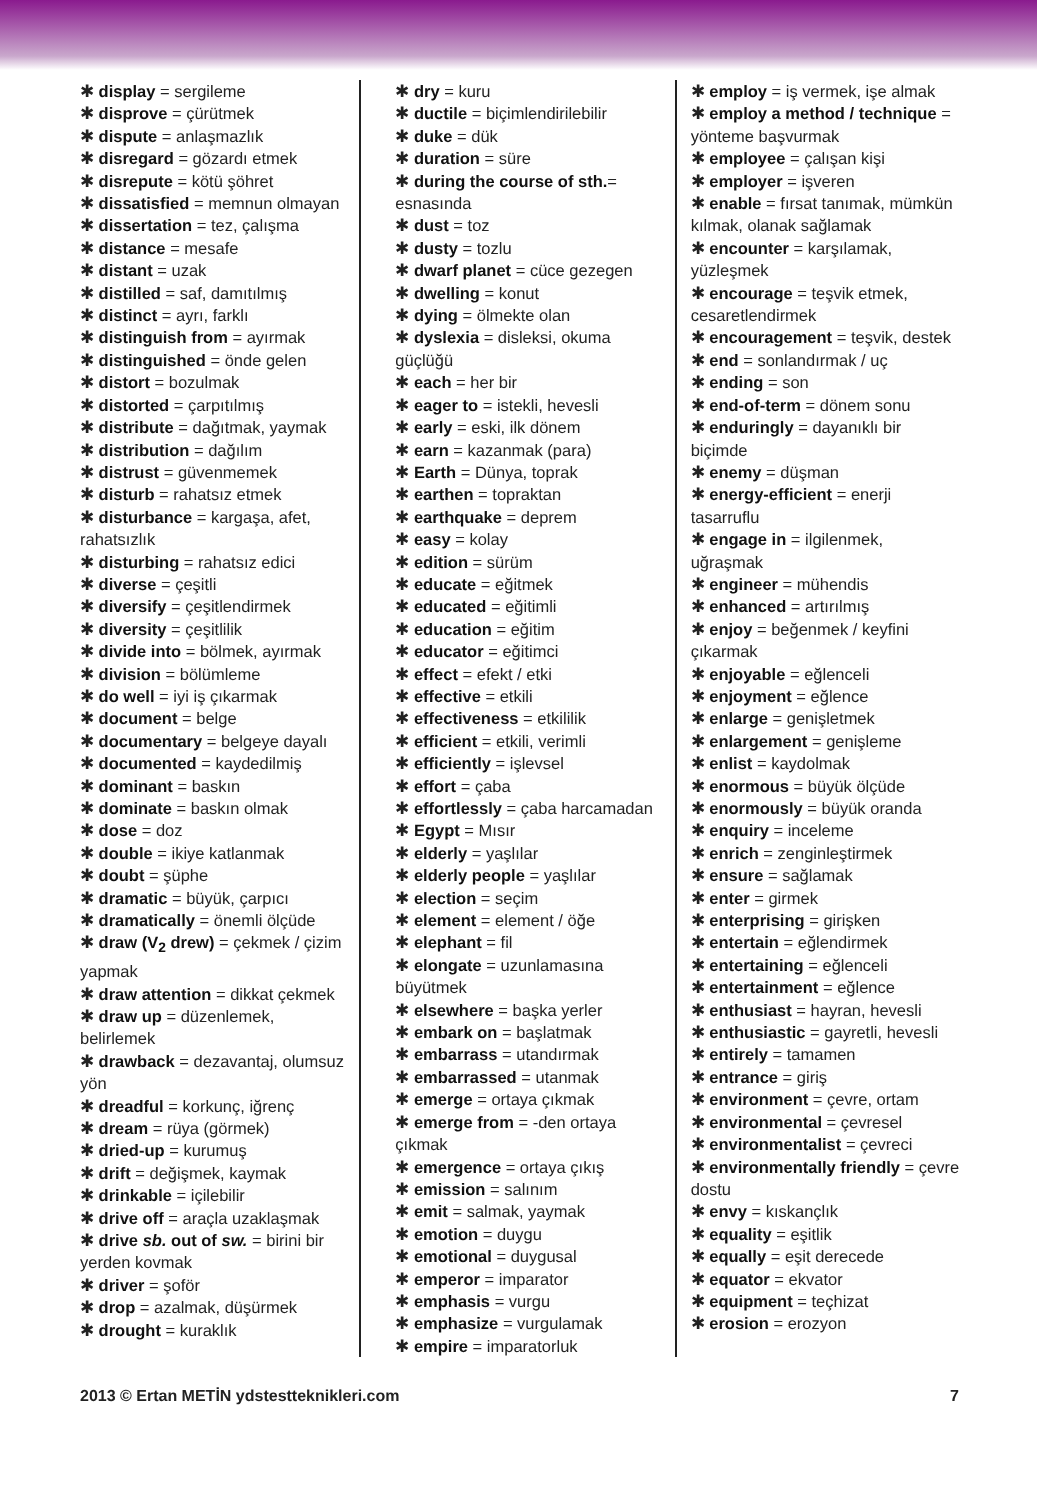✱ display = sergileme
✱ disprove = çürütmek
✱ dispute = anlaşmazlık
✱ disregard = gözardı etmek
✱ disrepute = kötü şöhret
✱ dissatisfied = memnun olmayan
✱ dissertation = tez, çalışma
✱ distance = mesafe
✱ distant = uzak
✱ distilled = saf, damıtılmış
✱ distinct = ayrı, farklı
✱ distinguish from = ayırmak
✱ distinguished = önde gelen
✱ distort = bozulmak
✱ distorted = çarpıtılmış
✱ distribute = dağıtmak, yaymak
✱ distribution = dağılım
✱ distrust = güvenmemek
✱ disturb = rahatsız etmek
✱ disturbance = kargaşa, afet, rahatsızlık
✱ disturbing = rahatsız edici
✱ diverse = çeşitli
✱ diversify = çeşitlendirmek
✱ diversity = çeşitlilik
✱ divide into = bölmek, ayırmak
✱ division = bölümleme
✱ do well = iyi iş çıkarmak
✱ document = belge
✱ documentary = belgeye dayalı
✱ documented = kaydedilmiş
✱ dominant = baskın
✱ dominate = baskın olmak
✱ dose = doz
✱ double = ikiye katlanmak
✱ doubt = şüphe
✱ dramatic = büyük, çarpıcı
✱ dramatically = önemli ölçüde
✱ draw (V<sub>2</sub> drew) = çekmek / çizim yapmak
✱ draw attention = dikkat çekmek
✱ draw up = düzenlemek, belirlemek
✱ drawback = dezavantaj, olumsuz yön
✱ dreadful = korkunç, iğrenç
✱ dream = rüya (görmek)
✱ dried-up = kurumuş
✱ drift = değişmek, kaymak
✱ drinkable = içilebilir
✱ drive off = araçla uzaklaşmak
✱ drive sb. out of sw. = birini bir yerden kovmak
✱ driver = şoför
✱ drop = azalmak, düşürmek
✱ drought = kuraklık
✱ dry = kuru
✱ ductile = biçimlendirilebilir
✱ duke = dük
✱ duration = süre
✱ during the course of sth.= esnasında
✱ dust = toz
✱ dusty = tozlu
✱ dwarf planet = cüce gezegen
✱ dwelling = konut
✱ dying = ölmekte olan
✱ dyslexia = disleksi, okuma güçlüğü
✱ each = her bir
✱ eager to = istekli, hevesli
✱ early = eski, ilk dönem
✱ earn = kazanmak (para)
✱ Earth = Dünya, toprak
✱ earthen = topraktan
✱ earthquake = deprem
✱ easy = kolay
✱ edition = sürüm
✱ educate = eğitmek
✱ educated = eğitimli
✱ education = eğitim
✱ educator = eğitimci
✱ effect = efekt / etki
✱ effective = etkili
✱ effectiveness = etkililik
✱ efficient = etkili, verimli
✱ efficiently = işlevsel
✱ effort = çaba
✱ effortlessly = çaba harcamadan
✱ Egypt = Mısır
✱ elderly = yaşlılar
✱ elderly people = yaşlılar
✱ election = seçim
✱ element = element / öğe
✱ elephant = fil
✱ elongate = uzunlamasına büyütmek
✱ elsewhere = başka yerler
✱ embark on = başlatmak
✱ embarrass = utandırmak
✱ embarrassed = utanmak
✱ emerge = ortaya çıkmak
✱ emerge from = -den ortaya çıkmak
✱ emergence = ortaya çıkış
✱ emission = salınım
✱ emit = salmak, yaymak
✱ emotion = duygu
✱ emotional = duygusal
✱ emperor = imparator
✱ emphasis = vurgu
✱ emphasize = vurgulamak
✱ empire = imparatorluk
✱ employ = iş vermek, işe almak
✱ employ a method / technique = yönteme başvurmak
✱ employee = çalışan kişi
✱ employer = işveren
✱ enable = fırsat tanımak, mümkün kılmak, olanak sağlamak
✱ encounter = karşılamak, yüzleşmek
✱ encourage = teşvik etmek, cesaretlendirmek
✱ encouragement = teşvik, destek
✱ end = sonlandırmak / uç
✱ ending = son
✱ end-of-term = dönem sonu
✱ enduringly = dayanıklı bir biçimde
✱ enemy = düşman
✱ energy-efficient = enerji tasarruflu
✱ engage in = ilgilenmek, uğraşmak
✱ engineer = mühendis
✱ enhanced = artırılmış
✱ enjoy = beğenmek / keyfini çıkarmak
✱ enjoyable = eğlenceli
✱ enjoyment = eğlence
✱ enlarge = genişletmek
✱ enlargement = genişleme
✱ enlist = kaydolmak
✱ enormous = büyük ölçüde
✱ enormously = büyük oranda
✱ enquiry = inceleme
✱ enrich = zenginleştirmek
✱ ensure = sağlamak
✱ enter = girmek
✱ enterprising = girişken
✱ entertain = eğlendirmek
✱ entertaining = eğlenceli
✱ entertainment = eğlence
✱ enthusiast = hayran, hevesli
✱ enthusiastic = gayretli, hevesli
✱ entirely = tamamen
✱ entrance = giriş
✱ environment = çevre, ortam
✱ environmental = çevresel
✱ environmentalist = çevreci
✱ environmentally friendly = çevre dostu
✱ envy = kıskançlık
✱ equality = eşitlik
✱ equally = eşit derecede
✱ equator = ekvator
✱ equipment = teçhizat
✱ erosion = erozyon
2013 © Ertan METİN ydstestteknikleri.com 7